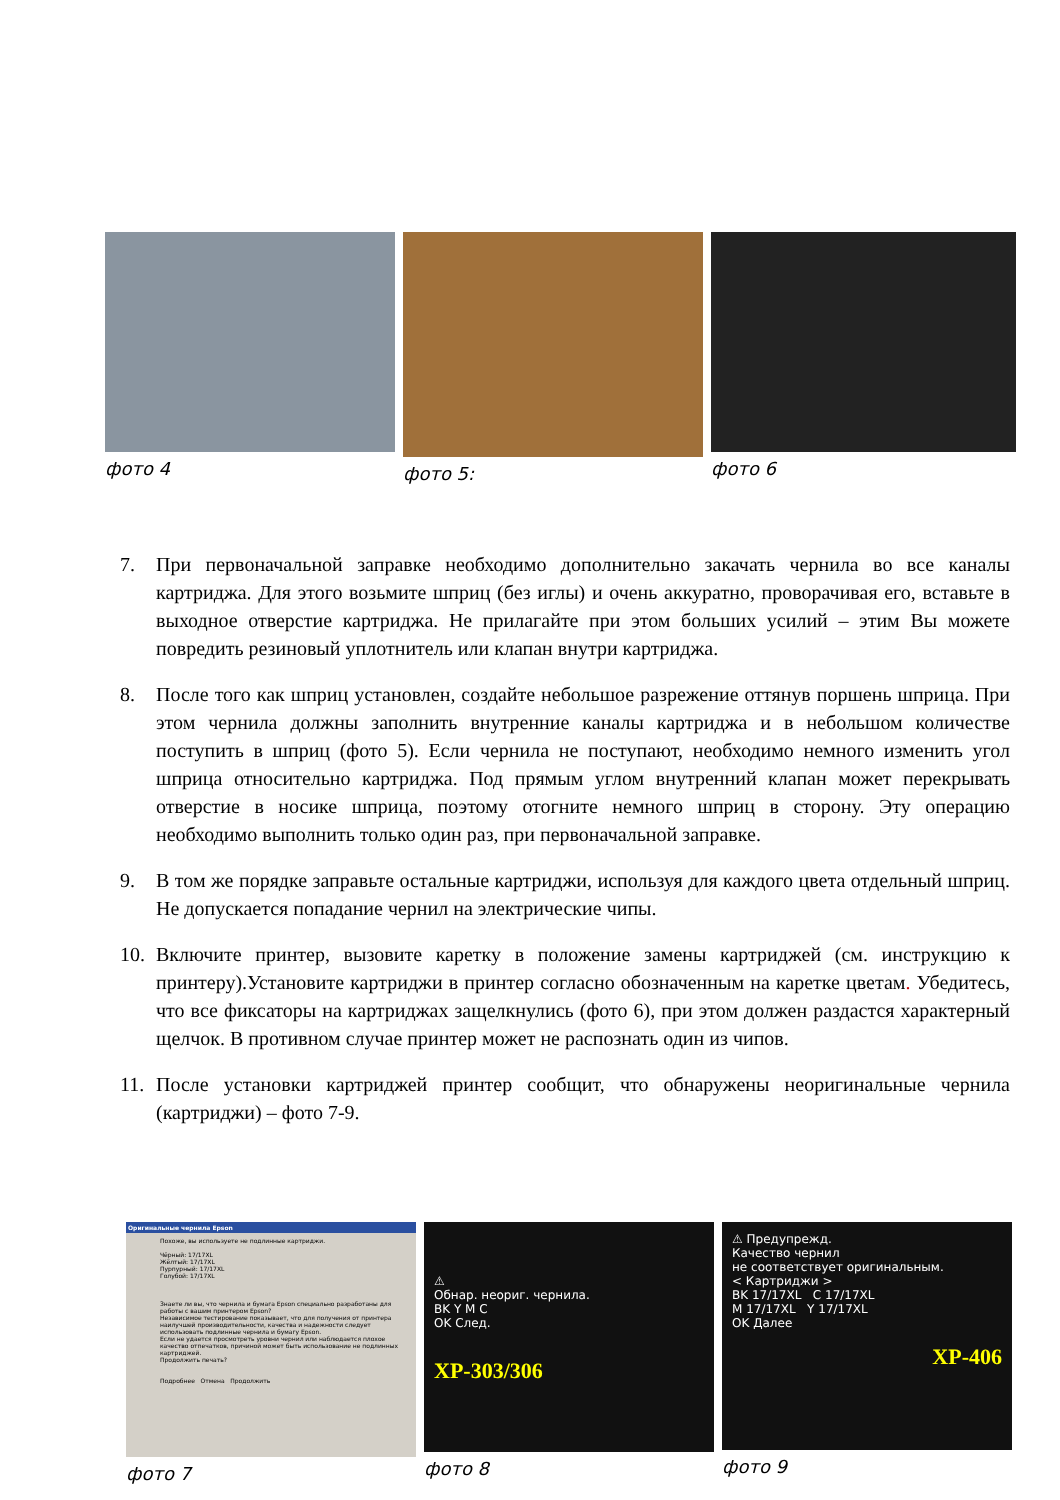фото 4 фото 5: фото 6
7. При первоначальной заправке необходимо дополнительно закачать чернила во все каналы картриджа. Для этого возьмите шприц (без иглы) и очень аккуратно, проворачивая его, вставьте в выходное отверстие картриджа. Не прилагайте при этом больших усилий – этим Вы можете повредить резиновый уплотнитель или клапан внутри картриджа.
8. После того как шприц установлен, создайте небольшое разрежение оттянув поршень шприца. При этом чернила должны заполнить внутренние каналы картриджа и в небольшом количестве поступить в шприц (фото 5). Если чернила не поступают, необходимо немного изменить угол шприца относительно картриджа. Под прямым углом внутренний клапан может перекрывать отверстие в носике шприца, поэтому отогните немного шприц в сторону. Эту операцию необходимо выполнить только один раз, при первоначальной заправке.
9. В том же порядке заправьте остальные картриджи, используя для каждого цвета отдельный шприц. Не допускается попадание чернил на электрические чипы.
10. Включите принтер, вызовите каретку в положение замены картриджей (см. инструкцию к принтеру).Установите картриджи в принтер согласно обозначенным на каретке цветам. Убедитесь, что все фиксаторы на картриджах защелкнулись (фото 6), при этом должен раздастся характерный щелчок. В противном случае принтер может не распознать один из чипов.
11. После установки картриджей принтер сообщит, что обнаружены неоригинальные чернила (картриджи) – фото 7-9.
Оригинальные чернила Epson
Похоже, вы используете не подлинные картриджи.
Чёрный: 17/17XL
Жёлтый: 17/17XL
Пурпурный: 17/17XL
Голубой: 17/17XL
Знаете ли вы, что чернила и бумага Epson специально разработаны для работы с вашим принтером Epson?
Независимое тестирование показывает, что для получения от принтера наилучшей производительности, качества и надежности следует использовать подлинные чернила и бумагу Epson.
Если не удается просмотреть уровни чернил или наблюдается плохое качество отпечатков, причиной может быть использование не подлинных картриджей.
Продолжить печать?
Подробнее Отмена Продолжить
фото 7
⚠
Обнар. неориг. чернила.
BK Y M C
OK След.
XP-303/306
фото 8
⚠ Предупрежд.
Качество чернил
не соответствует оригинальным.
< Картриджи >
BK 17/17XL C 17/17XL
M 17/17XL Y 17/17XL
OK Далее
XP-406
фото 9